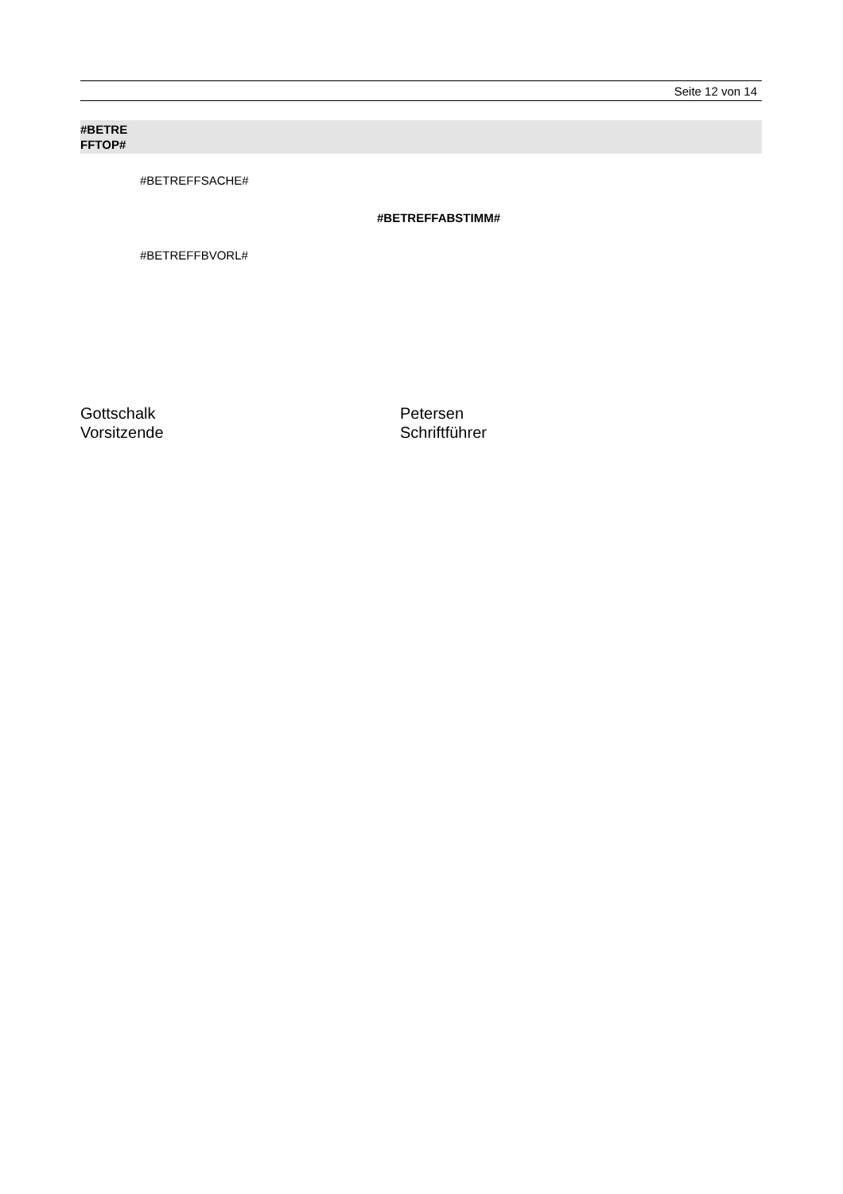Seite 12 von 14
#BETRE
FFTOP#
#BETREFFSACHE#
#BETREFFABSTIMM#
#BETREFFBVORL#
Gottschalk
Vorsitzende
Petersen
Schriftführer